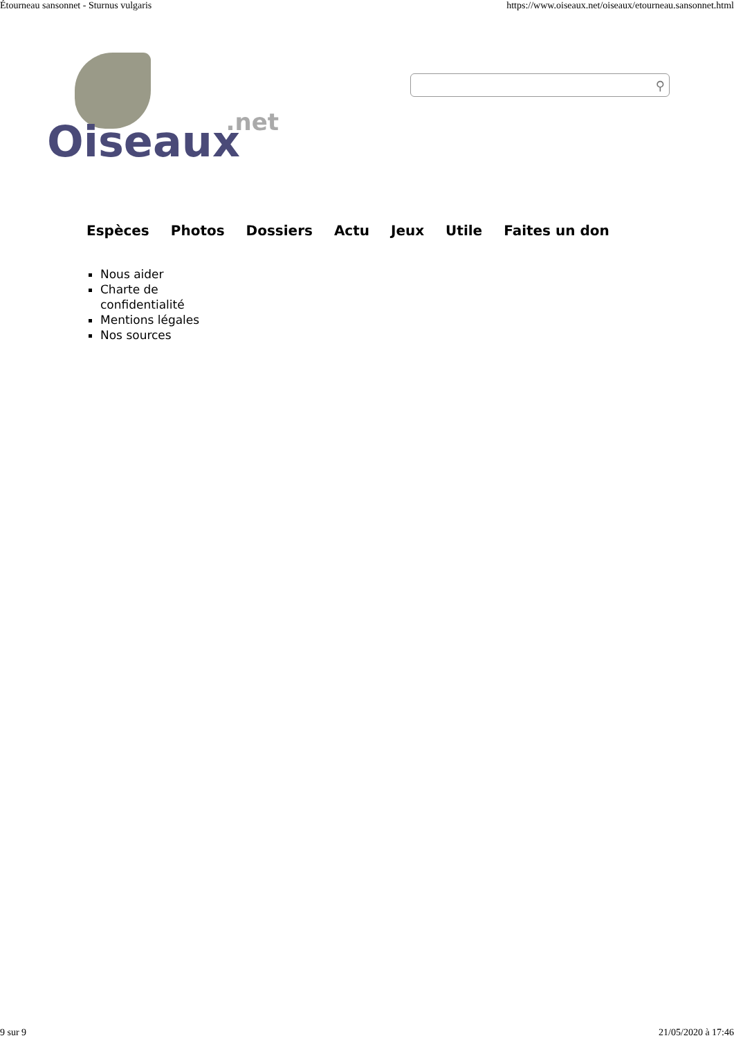Étourneau sansonnet - Sturnus vulgaris https://www.oiseaux.net/oiseaux/etourneau.sansonnet.html
.net Oiseaux
⚲
Espèces Photos Dossiers Actu Jeux Utile Faites un don
Nous aider
Charte de confidentialité
Mentions légales
Nos sources
9 sur 9 21/05/2020 à 17:46